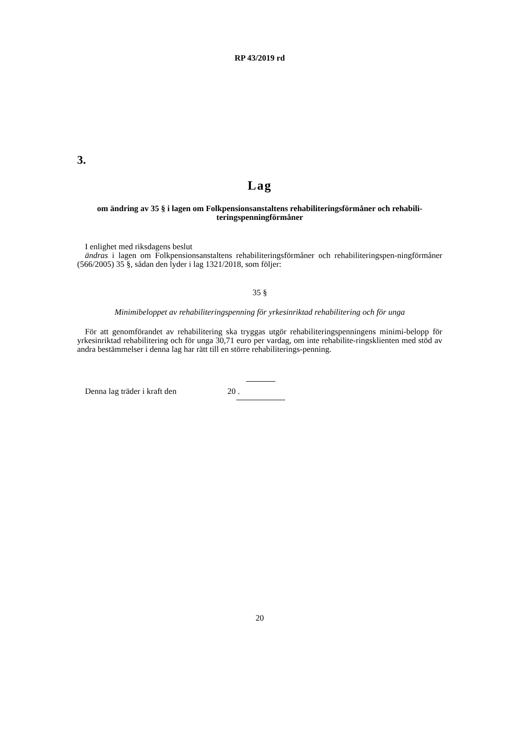RP 43/2019 rd
3.
Lag
om ändring av 35 § i lagen om Folkpensionsanstaltens rehabiliteringsförmåner och rehabili-teringspenningförmåner
I enlighet med riksdagens beslut
ändras i lagen om Folkpensionsanstaltens rehabiliteringsförmåner och rehabiliteringspen-ningförmåner (566/2005) 35 §, sådan den lyder i lag 1321/2018, som följer:
35 §
Minimibeloppet av rehabiliteringspenning för yrkesinriktad rehabilitering och för unga
För att genomförandet av rehabilitering ska tryggas utgör rehabiliteringspenningens minimi-belopp för yrkesinriktad rehabilitering och för unga 30,71 euro per vardag, om inte rehabilite-ringsklienten med stöd av andra bestämmelser i denna lag har rätt till en större rehabiliterings-penning.
Denna lag träder i kraft den 20 .
20